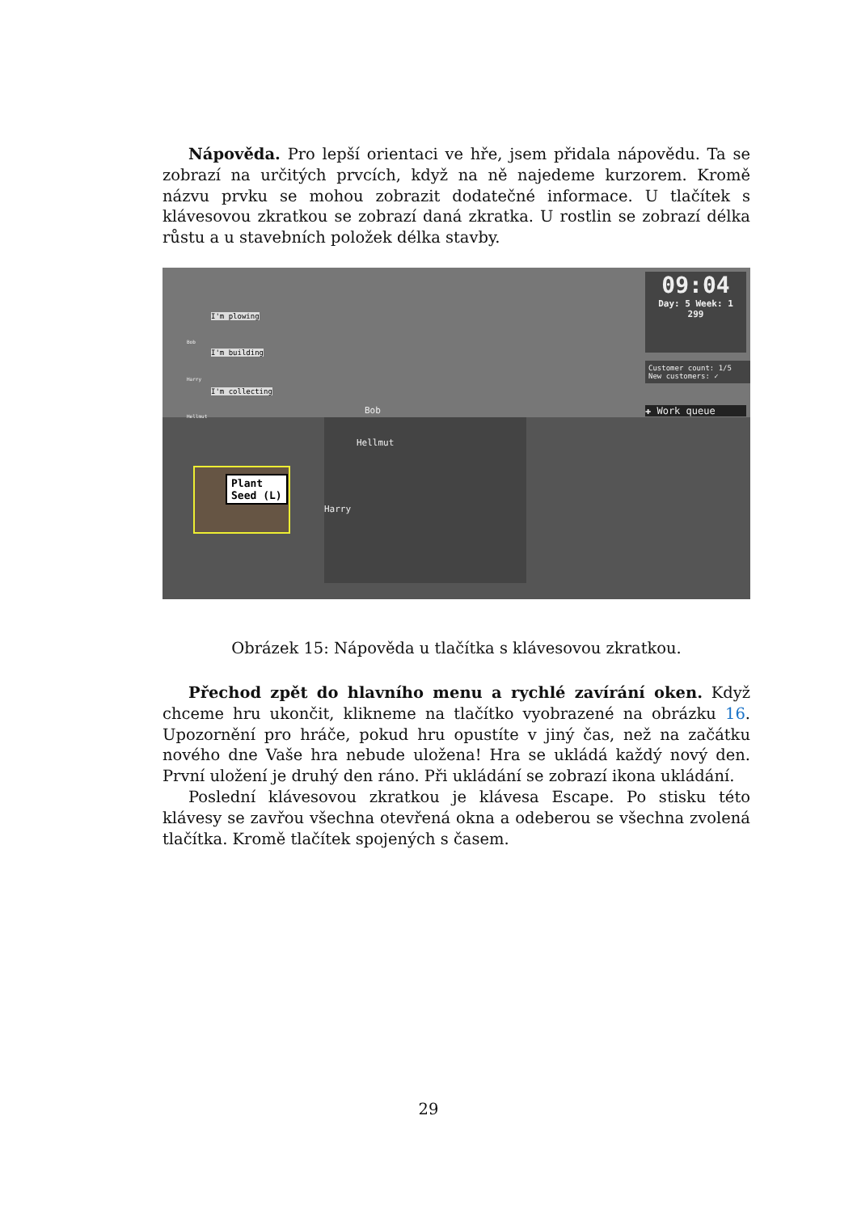Nápověda. Pro lepší orientaci ve hře, jsem přidala nápovědu. Ta se zobrazí na určitých prvcích, když na ně najedeme kurzorem. Kromě názvu prvku se mohou zobrazit dodatečné informace. U tlačítek s klávesovou zkratkou se zobrazí daná zkratka. U rostlin se zobrazí délka růstu a u stavebních položek délka stavby.
09:04
Day: 5 Week: 1
299
Customer count: 1/5
New customers: ✓
✚ Work queue
I'm plowing
I'm building
I'm collecting
Bob
Harry
Hellmut
Bob
Hellmut
Harry
Plant
Seed (L)
Obrázek 15: Nápověda u tlačítka s klávesovou zkratkou.
Přechod zpět do hlavního menu a rychlé zavírání oken. Když chceme hru ukončit, klikneme na tlačítko vyobrazené na obrázku 16. Upozornění pro hráče, pokud hru opustíte v jiný čas, než na začátku nového dne Vaše hra nebude uložena! Hra se ukládá každý nový den. První uložení je druhý den ráno. Při ukládání se zobrazí ikona ukládání.
Poslední klávesovou zkratkou je klávesa Escape. Po stisku této klávesy se zavřou všechna otevřená okna a odeberou se všechna zvolená tlačítka. Kromě tlačítek spojených s časem.
29